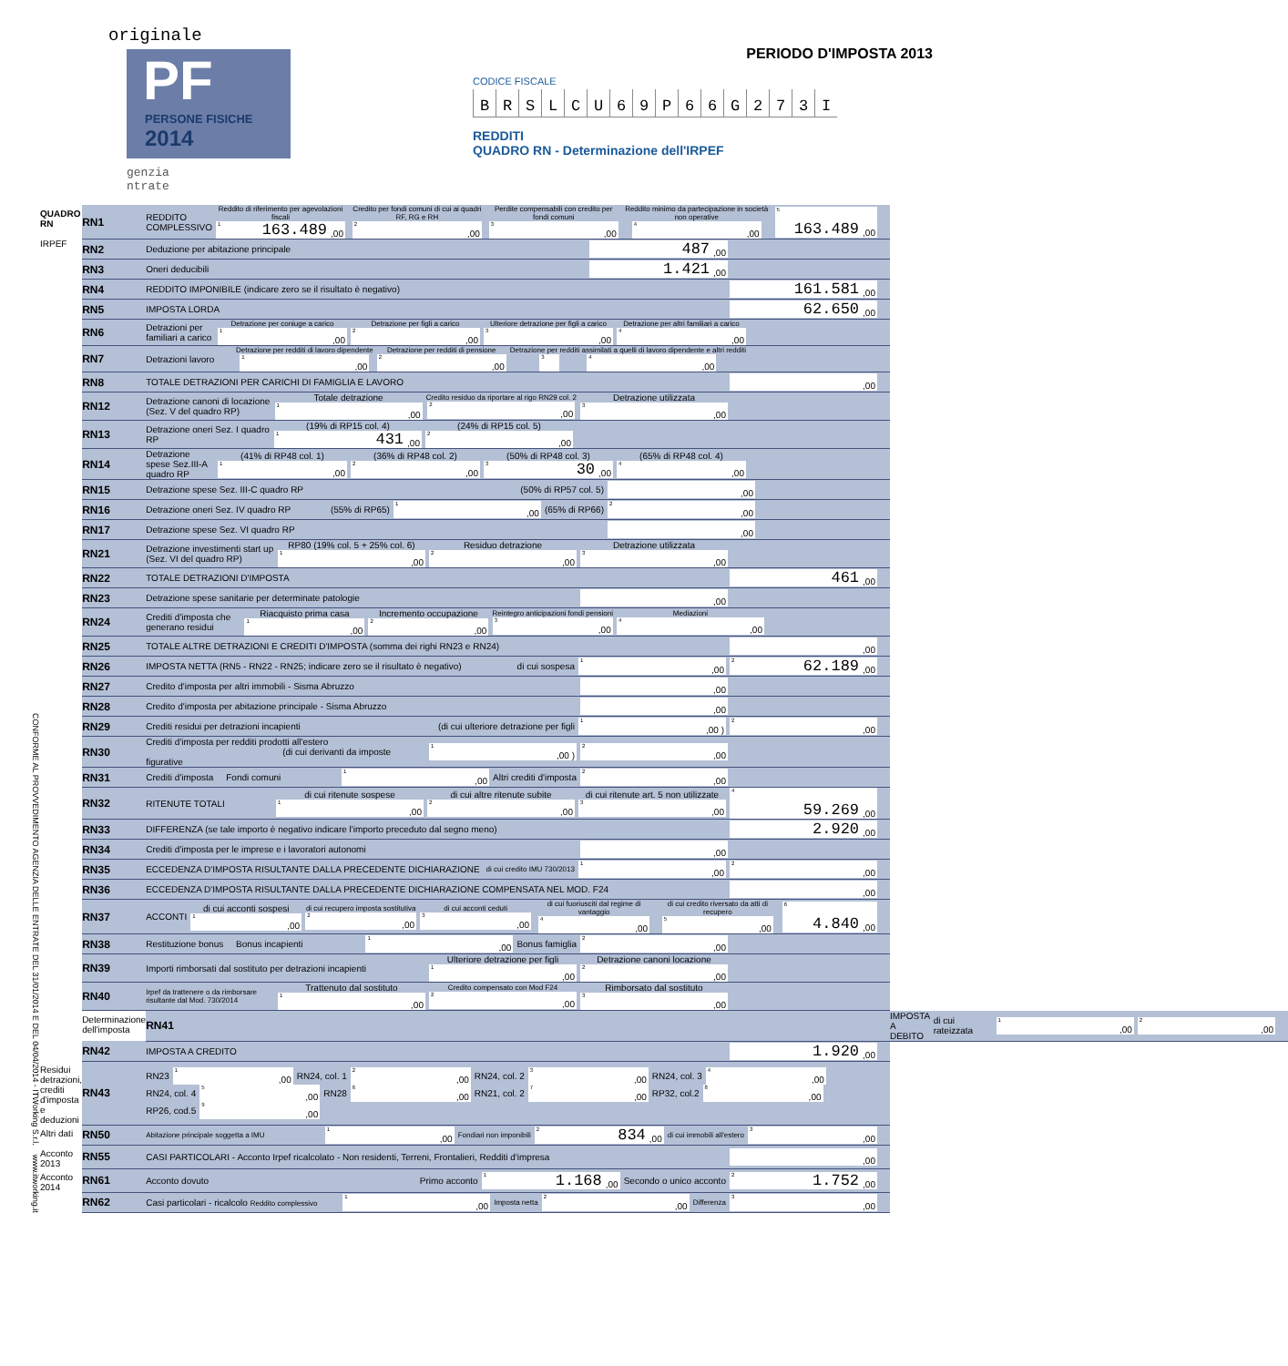CONFORME AL PROVVEDIMENTO AGENZIA DELLE ENTRATE DEL 31/01/2014 E DEL 04/04/2014 - ITWorking S.r.l. www.itworking.it
originale
PF
PERSONE FISICHE
2014
genzia
ntrate
PERIODO D'IMPOSTA 2013
CODICE FISCALE
BRSLCU 69 P 66 G 273 I
REDDITI
QUADRO RN - Determinazione dell'IRPEF
| QUADRO RN IRPEF | RN1 | REDDITO COMPLESSIVO Reddito di riferimento per agevolazioni fiscali <sup>1</sup> 163.489 ,00 Credito per fondi comuni di cui ai quadri RF, RG e RH <sup>2</sup>,00 Perdite compensabili con credito per fondi comuni <sup>3</sup>,00 Reddito minimo da partecipazione in società non operative <sup>4</sup>,00 <sup>5</sup> 163.489 ,00 | |
| | RN2 | Deduzione per abitazione principale 487 ,00 | |
| | RN3 | Oneri deducibili 1.421 ,00 | |
| | RN4 | REDDITO IMPONIBILE (indicare zero se il risultato è negativo) 161.581 ,00 | |
| | RN5 | IMPOSTA LORDA 62.650 ,00 | |
| | RN6 | Detrazioni per familiari a carico Detrazione per coniuge a carico <sup>1</sup>,00 Detrazione per figli a carico <sup>2</sup>,00 Ulteriore detrazione per figli a carico <sup>3</sup>,00 Detrazione per altri familiari a carico <sup>4</sup>,00 | |
| | RN7 | Detrazioni lavoro Detrazione per redditi di lavoro dipendente <sup>1</sup>,00 Detrazione per redditi di pensione <sup>2</sup>,00 Detrazione per redditi assimilati a quelli di lavoro dipendente e altri redditi <sup>3</sup> <sup>4</sup>,00 | |
| | RN8 | TOTALE DETRAZIONI PER CARICHI DI FAMIGLIA E LAVORO ,00 | |
| | RN12 | Detrazione canoni di locazione (Sez. V del quadro RP) Totale detrazione <sup>1</sup>,00 Credito residuo da riportare al rigo RN29 col. 2 <sup>2</sup>,00 Detrazione utilizzata <sup>3</sup>,00 | |
| | RN13 | Detrazione oneri Sez. I quadro RP (19% di RP15 col. 4) <sup>1</sup> 431 ,00 (24% di RP15 col. 5) <sup>2</sup>,00 | |
| | RN14 | Detrazione spese Sez.III-A quadro RP (41% di RP48 col. 1) <sup>1</sup>,00 (36% di RP48 col. 2) <sup>2</sup>,00 (50% di RP48 col. 3) <sup>3</sup> 30 ,00 (65% di RP48 col. 4) <sup>4</sup>,00 | |
| | RN15 | Detrazione spese Sez. III-C quadro RP (50% di RP57 col. 5) ,00 | |
| | RN16 | Detrazione oneri Sez. IV quadro RP (55% di RP65) <sup>1</sup>,00 (65% di RP66) <sup>2</sup>,00 | |
| | RN17 | Detrazione spese Sez. VI quadro RP ,00 | |
| | RN21 | Detrazione investimenti start up (Sez. VI del quadro RP) RP80 (19% col. 5 + 25% col. 6) <sup>1</sup>,00 Residuo detrazione <sup>2</sup>,00 Detrazione utilizzata <sup>3</sup>,00 | |
| | RN22 | TOTALE DETRAZIONI D'IMPOSTA 461 ,00 | |
| | RN23 | Detrazione spese sanitarie per determinate patologie ,00 | |
| | RN24 | Crediti d'imposta che generano residui Riacquisto prima casa <sup>1</sup>,00 Incremento occupazione <sup>2</sup>,00 Reintegro anticipazioni fondi pensioni <sup>3</sup>,00 Mediazioni <sup>4</sup>,00 | |
| | RN25 | TOTALE ALTRE DETRAZIONI E CREDITI D'IMPOSTA (somma dei righi RN23 e RN24) ,00 | |
| | RN26 | IMPOSTA NETTA (RN5 - RN22 - RN25; indicare zero se il risultato è negativo) di cui sospesa <sup>1</sup>,00 <sup>2</sup> 62.189 ,00 | |
| | RN27 | Credito d'imposta per altri immobili - Sisma Abruzzo ,00 | |
| | RN28 | Credito d'imposta per abitazione principale - Sisma Abruzzo ,00 | |
| | RN29 | Crediti residui per detrazioni incapienti (di cui ulteriore detrazione per figli <sup>1</sup>,00 ) <sup>2</sup>,00 | |
| | RN30 | Crediti d'imposta per redditi prodotti all'estero (di cui derivanti da imposte figurative <sup>1</sup>,00 ) <sup>2</sup>,00 | |
| | RN31 | Crediti d'imposta Fondi comuni <sup>1</sup>,00 Altri crediti d'imposta <sup>2</sup>,00 | |
| | RN32 | RITENUTE TOTALI di cui ritenute sospese <sup>1</sup>,00 di cui altre ritenute subite <sup>2</sup>,00 di cui ritenute art. 5 non utilizzate <sup>3</sup>,00 <sup>4</sup> 59.269 ,00 | |
| | RN33 | DIFFERENZA (se tale importo è negativo indicare l'importo preceduto dal segno meno) 2.920 ,00 | |
| | RN34 | Crediti d'imposta per le imprese e i lavoratori autonomi ,00 | |
| | RN35 | ECCEDENZA D'IMPOSTA RISULTANTE DALLA PRECEDENTE DICHIARAZIONE di cui credito IMU 730/2013 <sup>1</sup>,00 <sup>2</sup>,00 | |
| | RN36 | ECCEDENZA D'IMPOSTA RISULTANTE DALLA PRECEDENTE DICHIARAZIONE COMPENSATA NEL MOD. F24 ,00 | |
| | RN37 | ACCONTI di cui acconti sospesi <sup>1</sup>,00 di cui recupero imposta sostitutiva <sup>2</sup>,00 di cui acconti ceduti <sup>3</sup>,00 di cui fuoriusciti dal regime di vantaggio <sup>4</sup>,00 di cui credito riversato da atti di recupero <sup>5</sup>,00 <sup>6</sup> 4.840 ,00 | |
| | RN38 | Restituzione bonus Bonus incapienti <sup>1</sup>,00 Bonus famiglia <sup>2</sup>,00 | |
| | RN39 | Importi rimborsati dal sostituto per detrazioni incapienti Ulteriore detrazione per figli <sup>1</sup>,00 Detrazione canoni locazione <sup>2</sup>,00 | |
| | RN40 | Irpef da trattenere o da rimborsare risultante dal Mod. 730/2014 Trattenuto dal sostituto <sup>1</sup>,00 Credito compensato con Mod F24 <sup>2</sup>,00 Rimborsato dal sostituto <sup>3</sup>,00 | |
| | Determinazione dell'imposta | RN41 | IMPOSTA A DEBITO di cui rateizzata <sup>1</sup>,00 <sup>2</sup>,00 |
| | RN42 | IMPOSTA A CREDITO 1.920 ,00 | |
| Residui detrazioni, crediti d'imposta e deduzioni | RN43 | RN23 <sup>1</sup>,00 RN24, col. 1 <sup>2</sup>,00 RN24, col. 2 <sup>3</sup>,00 RN24, col. 3 <sup>4</sup>,00 RN24, col. 4 <sup>5</sup>,00 RN28 <sup>6</sup>,00 RN21, col. 2 <sup>7</sup>,00 RP32, col.2 <sup>8</sup>,00 RP26, cod.5 <sup>9</sup>,00 | |
| Altri dati | RN50 | Abitazione principale soggetta a IMU <sup>1</sup>,00 Fondiari non imponibili <sup>2</sup> 834 ,00 di cui immobili all'estero <sup>3</sup>,00 | |
| Acconto 2013 | RN55 | CASI PARTICOLARI - Acconto Irpef ricalcolato - Non residenti, Terreni, Frontalieri, Redditi d'impresa ,00 | |
| Acconto 2014 | RN61 | Acconto dovuto Primo acconto <sup>1</sup> 1.168 ,00 Secondo o unico acconto <sup>2</sup> 1.752 ,00 | |
| | RN62 | Casi particolari - ricalcolo Reddito complessivo <sup>1</sup>,00 Imposta netta <sup>2</sup>,00 Differenza <sup>3</sup>,00 | |